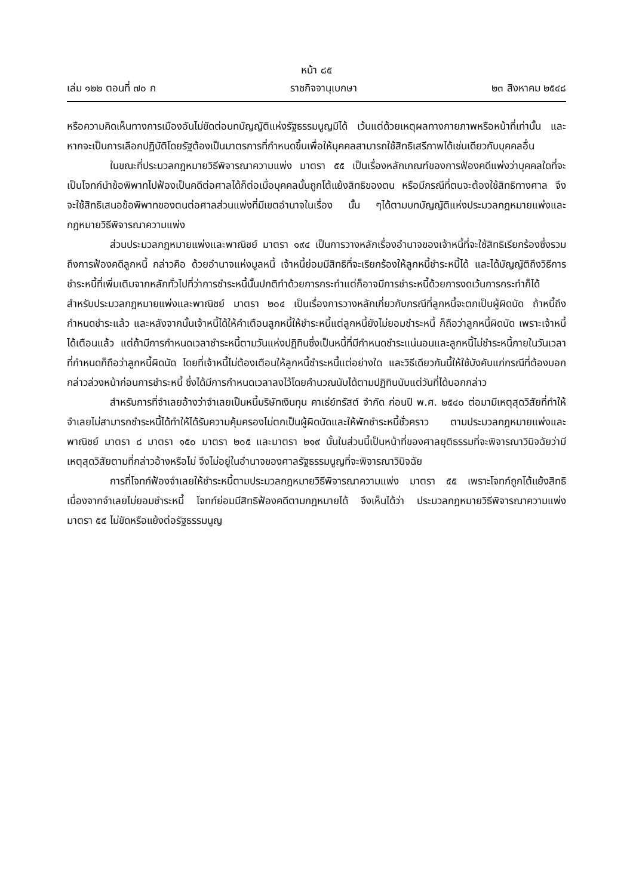หน้า ๘๕
เล่ม ๑๒๒ ตอนที่ ๗๐ ก ราชกิจจานุเบกษา ๒๓ สิงหาคม ๒๕๔๘
หรือความคิดเห็นทางการเมืองอันไม่ขัดต่อบทบัญญัติแห่งรัฐธรรมนูญมิได้ เว้นแต่ด้วยเหตุผลทางกายภาพหรือหน้าที่เท่านั้น และหากจะเป็นการเลือกปฏิบัติโดยรัฐต้องเป็นมาตรการที่กำหนดขึ้นเพื่อให้บุคคลสามารถใช้สิทธิเสรีภาพได้เช่นเดียวกับบุคคลอื่น
ในขณะที่ประมวลกฎหมายวิธีพิจารณาความแพ่ง มาตรา ๕๕ เป็นเรื่องหลักเกณฑ์ของการฟ้องคดีแพ่งว่าบุคคลใดที่จะเป็นโจทก์นำข้อพิพาทไปฟ้องเป็นคดีต่อศาลได้ก็ต่อเมื่อบุคคลนั้นถูกโต้แย้งสิทธิของตน หรือมีกรณีที่ตนจะต้องใช้สิทธิทางศาล จึงจะใช้สิทธิเสนอข้อพิพาทของตนต่อศาลส่วนแพ่งที่มีเขตอำนาจในเรื่อง นั้น ๆได้ตามบทบัญญัติแห่งประมวลกฎหมายแพ่งและกฎหมายวิธีพิจารณาความแพ่ง
ส่วนประมวลกฎหมายแพ่งและพาณิชย์ มาตรา ๑๙๔ เป็นการวางหลักเรื่องอำนาจของเจ้าหนี้ที่จะใช้สิทธิเรียกร้องซึ่งรวมถึงการฟ้องคดีลูกหนี้ กล่าวคือ ด้วยอำนาจแห่งมูลหนี้ เจ้าหนี้ย่อมมีสิทธิที่จะเรียกร้องให้ลูกหนี้ชำระหนี้ได้ และได้บัญญัติถึงวิธีการชำระหนี้ที่เพิ่มเติมจากหลักทั่วไปที่ว่าการชำระหนี้นั้นปกติทำด้วยการกระทำแต่ก็อาจมีการชำระหนี้ด้วยการงดเว้นการกระทำก็ได้ สำหรับประมวลกฎหมายแพ่งและพาณิชย์ มาตรา ๒๐๔ เป็นเรื่องการวางหลักเกี่ยวกับกรณีที่ลูกหนี้จะตกเป็นผู้ผิดนัด ถ้าหนี้ถึงกำหนดชำระแล้ว และหลังจากนั้นเจ้าหนี้ได้ให้คำเตือนลูกหนี้ให้ชำระหนี้แต่ลูกหนี้ยังไม่ยอมชำระหนี้ ก็ถือว่าลูกหนี้ผิดนัด เพราะเจ้าหนี้ได้เตือนแล้ว แต่ถ้ามีการกำหนดเวลาชำระหนี้ตามวันแห่งปฏิทินซึ่งเป็นหนี้ที่มีกำหนดชำระแน่นอนและลูกหนี้ไม่ชำระหนี้ภายในวันเวลาที่กำหนดก็ถือว่าลูกหนี้ผิดนัด โดยที่เจ้าหนี้ไม่ต้องเตือนให้ลูกหนี้ชำระหนี้แต่อย่างใด และวิธีเดียวกันนี้ให้ใช้บังคับแก่กรณีที่ต้องบอกกล่าวล่วงหน้าก่อนการชำระหนี้ ซึ่งได้มีการกำหนดเวลาลงไว้โดยคำนวณนับได้ตามปฏิทินนับแต่วันที่ได้บอกกล่าว
สำหรับการที่จำเลยอ้างว่าจำเลยเป็นหนี้บริษัทเงินทุน คาเธ่ย์ทรัสต์ จำกัด ก่อนปี พ.ศ. ๒๕๔๐ ต่อมามีเหตุสุดวิสัยที่ทำให้จำเลยไม่สามารถชำระหนี้ได้ทำให้ได้รับความคุ้มครองไม่ตกเป็นผู้ผิดนัดและให้พักชำระหนี้ชั่วคราว ตามประมวลกฎหมายแพ่งและพาณิชย์ มาตรา ๘ มาตรา ๑๕๐ มาตรา ๒๐๕ และมาตรา ๒๑๙ นั้นในส่วนนี้เป็นหน้าที่ของศาลยุติธรรมที่จะพิจารณาวินิจฉัยว่ามีเหตุสุดวิสัยตามที่กล่าวอ้างหรือไม่ จึงไม่อยู่ในอำนาจของศาลรัฐธรรมนูญที่จะพิจารณาวินิจฉัย
การที่โจทก์ฟ้องจำเลยให้ชำระหนี้ตามประมวลกฎหมายวิธีพิจารณาความแพ่ง มาตรา ๕๕ เพราะโจทก์ถูกโต้แย้งสิทธิเนื่องจากจำเลยไม่ยอมชำระหนี้ โจทก์ย่อมมีสิทธิฟ้องคดีตามกฎหมายได้ จึงเห็นได้ว่า ประมวลกฎหมายวิธีพิจารณาความแพ่ง มาตรา ๕๕ ไม่ขัดหรือแย้งต่อรัฐธรรมนูญ